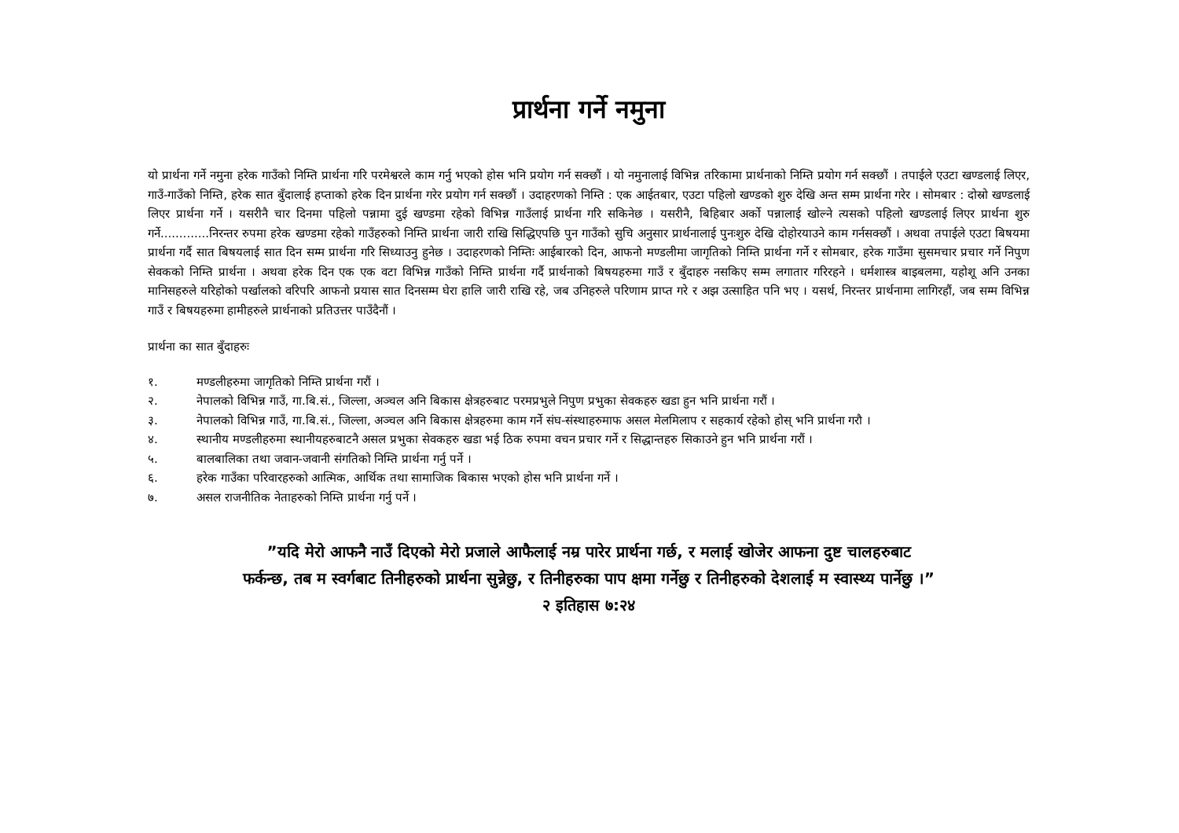प्रार्थना गर्ने नमुना
यो प्रार्थना गर्ने नमुना हरेक गाउँको निम्ति प्रार्थना गरि परमेश्वरले काम गर्नु भएको होस भनि प्रयोग गर्न सक्छौं । यो नमुनालाई विभिन्न तरिकामा प्रार्थनाको निम्ति प्रयोग गर्न सक्छौं । तपाईले एउटा खण्डलाई लिएर, गाउँ-गाउँको निम्ति, हरेक सात बुँदालाई हप्ताको हरेक दिन प्रार्थना गरेर प्रयोग गर्न सक्छौं । उदाहरणको निम्ति : एक आईतबार, एउटा पहिलो खण्डको शुरु देखि अन्त सम्म प्रार्थना गरेर । सोमबार : दोस्रो खण्डलाई लिएर प्रार्थना गर्ने । यसरीनै चार दिनमा पहिलो पन्नामा दुई खण्डमा रहेको विभिन्न गाउँलाई प्रार्थना गरि सकिनेछ । यसरीनै, बिहिबार अर्को पन्नालाई खोल्ने त्यसको पहिलो खण्डलाई लिएर प्रार्थना शुरु गर्ने.............निरन्तर रुपमा हरेक खण्डमा रहेको गाउँहरुको निम्ति प्रार्थना जारी राखि सिद्धिएपछि पुन गाउँको सुचि अनुसार प्रार्थनालाई पुनःशुरु देखि दोहोरयाउने काम गर्नसक्छौं । अथवा तपाईले एउटा बिषयमा प्रार्थना गर्दै सात बिषयलाई सात दिन सम्म प्रार्थना गरि सिध्याउनु हुनेछ । उदाहरणको निम्तिः आईबारको दिन, आफनो मण्डलीमा जागृतिको निम्ति प्रार्थना गर्ने र सोमबार, हरेक गाउँमा सुसमचार प्रचार गर्ने निपुण सेवकको निम्ति प्रार्थना । अथवा हरेक दिन एक एक वटा विभिन्न गाउँको निम्ति प्रार्थना गर्दै प्रार्थनाको बिषयहरुमा गाउँ र बुँदाहरु नसकिए सम्म लगातार गरिरहने । धर्मशास्त्र बाइबलमा, यहोशू अनि उनका मानिसहरुले यरिहोको पर्खालको वरिपरि आफनो प्रयास सात दिनसम्म घेरा हालि जारी राखि रहे, जब उनिहरुले परिणाम प्राप्त गरे र अझ उत्साहित पनि भए । यसर्थ, निरन्तर प्रार्थनामा लागिरहौं, जब सम्म विभिन्न गाउँ र बिषयहरुमा हामीहरुले प्रार्थनाको प्रतिउत्तर पाउँदैनौं ।
प्रार्थना का सात बुँदाहरुः
१. मण्डलीहरुमा जागृतिको निम्ति प्रार्थना गरौं ।
२. नेपालको विभिन्न गाउँ, गा.बि.सं., जिल्ला, अञ्चल अनि बिकास क्षेत्रहरुबाट परमप्रभुले निपुण प्रभुका सेवकहरु खडा हुन भनि प्रार्थना गरौं ।
३. नेपालको विभिन्न गाउँ, गा.बि.सं., जिल्ला, अञ्चल अनि बिकास क्षेत्रहरुमा काम गर्ने संघ-संस्थाहरुमाफ असल मेलमिलाप र सहकार्य रहेको होस् भनि प्रार्थना गरौ ।
४. स्थानीय मण्डलीहरुमा स्थानीयहरुबाटनै असल प्रभुका सेवकहरु खडा भई ठिक रुपमा वचन प्रचार गर्ने र सिद्धान्तहरु सिकाउने हुन भनि प्रार्थना गरौं ।
५. बालबालिका तथा जवान-जवानी संगतिको निम्ति प्रार्थना गर्नु पर्ने ।
६. हरेक गाउँका परिवारहरुको आत्मिक, आर्थिक तथा सामाजिक बिकास भएको होस भनि प्रार्थना गर्ने ।
७. असल राजनीतिक नेताहरुको निम्ति प्रार्थना गर्नु पर्ने ।
”यदि मेरो आफनै नाउँ दिएको मेरो प्रजाले आफैलाई नम्र पारेर प्रार्थना गर्छ, र मलाई खोजेर आफना दुष्ट चालहरुबाट फर्कन्छ, तब म स्वर्गबाट तिनीहरुको प्रार्थना सुन्नेछु, र तिनीहरुका पाप क्षमा गर्नेछु र तिनीहरुको देशलाई म स्वास्थ्य पार्नेछु ।” २ इतिहास ७:२४